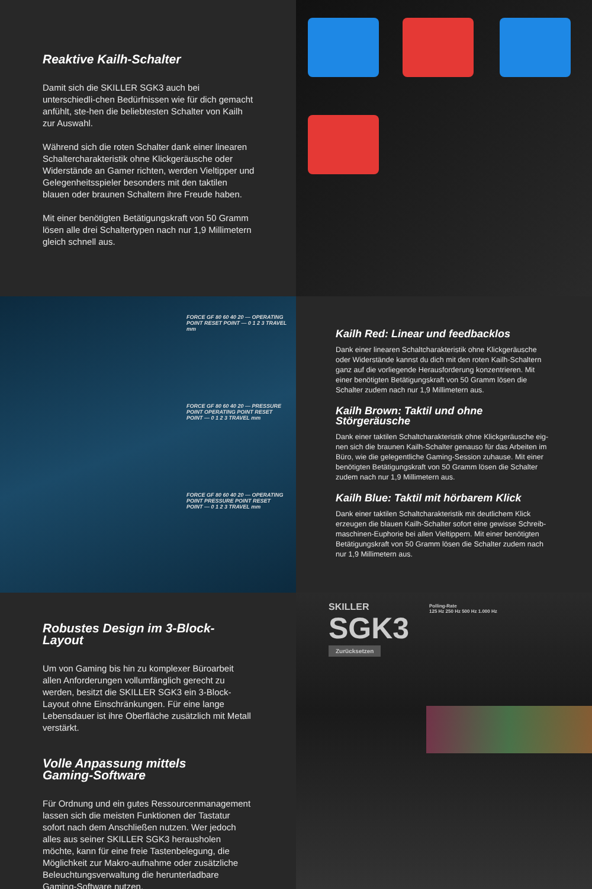Reaktive Kailh-Schalter
Damit sich die SKILLER SGK3 auch bei unterschiedli-chen Bedürfnissen wie für dich gemacht anfühlt, ste-hen die beliebtesten Schalter von Kailh zur Auswahl.
Während sich die roten Schalter dank einer linearen Schaltercharakteristik ohne Klickgeräusche oder Widerstände an Gamer richten, werden Vieltipper und Gelegenheitsspieler besonders mit den taktilen blauen oder braunen Schaltern ihre Freude haben.
Mit einer benötigten Betätigungskraft von 50 Gramm lösen alle drei Schaltertypen nach nur 1,9 Millimetern gleich schnell aus.
FORCE GF 80 60 40 20 — OPERATING POINT RESET POINT — 0 1 2 3 TRAVEL mm
FORCE GF 80 60 40 20 — PRESSURE POINT OPERATING POINT RESET POINT — 0 1 2 3 TRAVEL mm
FORCE GF 80 60 40 20 — OPERATING POINT PRESSURE POINT RESET POINT — 0 1 2 3 TRAVEL mm
Kailh Red: Linear und feedbacklos
Dank einer linearen Schaltcharakteristik ohne Klickgeräusche oder Widerstände kannst du dich mit den roten Kailh-Schaltern ganz auf die vorliegende Herausforderung konzentrieren. Mit einer benötigten Betätigungskraft von 50 Gramm lösen die Schalter zudem nach nur 1,9 Millimetern aus.
Kailh Brown: Taktil und ohne Störgeräusche
Dank einer taktilen Schaltcharakteristik ohne Klickgeräusche eig-nen sich die braunen Kailh-Schalter genauso für das Arbeiten im Büro, wie die gelegentliche Gaming-Session zuhause. Mit einer benötigten Betätigungskraft von 50 Gramm lösen die Schalter zudem nach nur 1,9 Millimetern aus.
Kailh Blue: Taktil mit hörbarem Klick
Dank einer taktilen Schaltcharakteristik mit deutlichem Klick erzeugen die blauen Kailh-Schalter sofort eine gewisse Schreib-maschinen-Euphorie bei allen Vieltippern. Mit einer benötigten Betätigungskraft von 50 Gramm lösen die Schalter zudem nach nur 1,9 Millimetern aus.
Robustes Design im 3-Block-Layout
Um von Gaming bis hin zu komplexer Büroarbeit allen Anforderungen vollumfänglich gerecht zu werden, besitzt die SKILLER SGK3 ein 3-Block-Layout ohne Einschränkungen. Für eine lange Lebensdauer ist ihre Oberfläche zusätzlich mit Metall verstärkt.
Volle Anpassung mittels
Gaming-Software
Für Ordnung und ein gutes Ressourcenmanagement lassen sich die meisten Funktionen der Tastatur sofort nach dem Anschließen nutzen. Wer jedoch alles aus seiner SKILLER SGK3 herausholen möchte, kann für eine freie Tastenbelegung, die Möglichkeit zur Makro-aufnahme oder zusätzliche Beleuchtungsverwaltung die herunterladbare Gaming-Software nutzen.
SKILLER
SGK3
Zurücksetzen
Polling-Rate
125 Hz 250 Hz 500 Hz 1.000 Hz